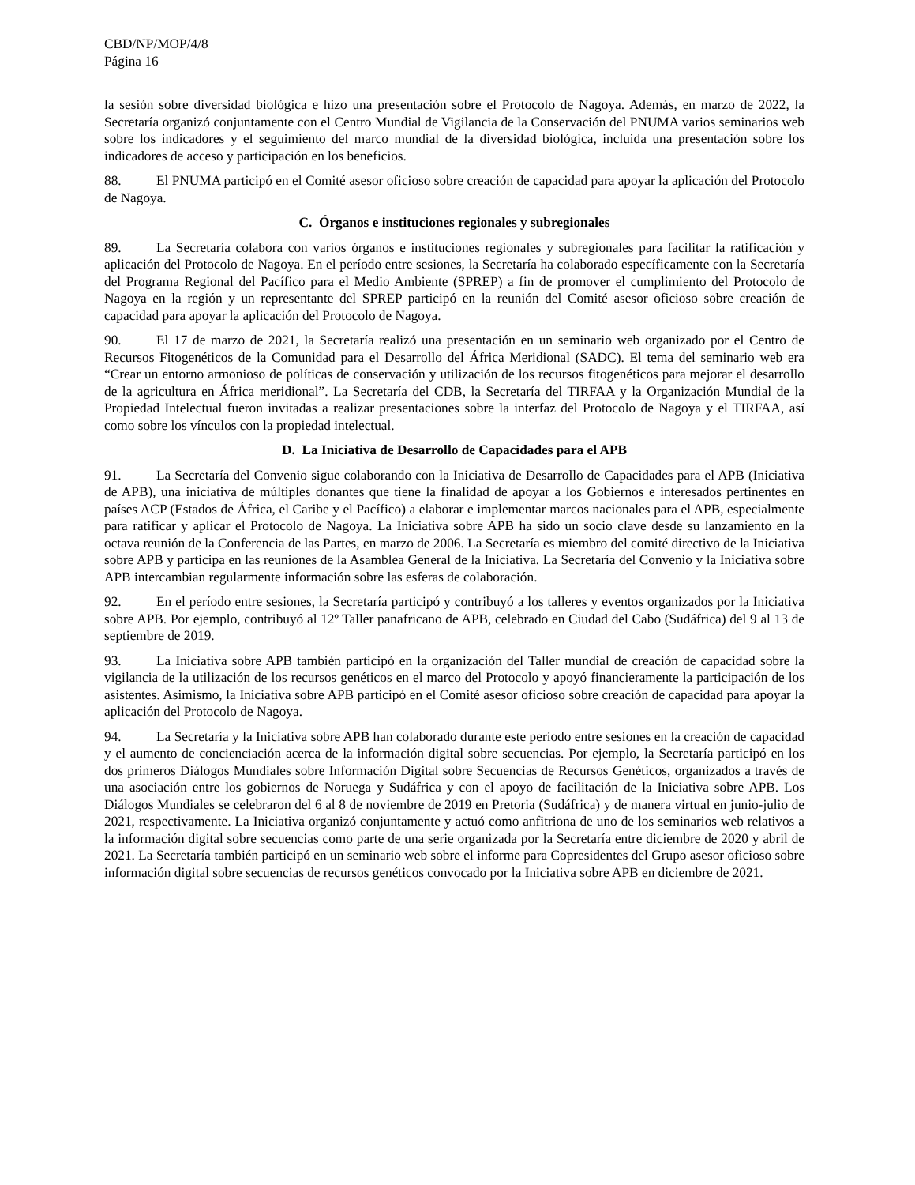CBD/NP/MOP/4/8
Página 16
la sesión sobre diversidad biológica e hizo una presentación sobre el Protocolo de Nagoya. Además, en marzo de 2022, la Secretaría organizó conjuntamente con el Centro Mundial de Vigilancia de la Conservación del PNUMA varios seminarios web sobre los indicadores y el seguimiento del marco mundial de la diversidad biológica, incluida una presentación sobre los indicadores de acceso y participación en los beneficios.
88. El PNUMA participó en el Comité asesor oficioso sobre creación de capacidad para apoyar la aplicación del Protocolo de Nagoya.
C. Órganos e instituciones regionales y subregionales
89. La Secretaría colabora con varios órganos e instituciones regionales y subregionales para facilitar la ratificación y aplicación del Protocolo de Nagoya. En el período entre sesiones, la Secretaría ha colaborado específicamente con la Secretaría del Programa Regional del Pacífico para el Medio Ambiente (SPREP) a fin de promover el cumplimiento del Protocolo de Nagoya en la región y un representante del SPREP participó en la reunión del Comité asesor oficioso sobre creación de capacidad para apoyar la aplicación del Protocolo de Nagoya.
90. El 17 de marzo de 2021, la Secretaría realizó una presentación en un seminario web organizado por el Centro de Recursos Fitogenéticos de la Comunidad para el Desarrollo del África Meridional (SADC). El tema del seminario web era “Crear un entorno armonioso de políticas de conservación y utilización de los recursos fitogenéticos para mejorar el desarrollo de la agricultura en África meridional”. La Secretaría del CDB, la Secretaría del TIRFAA y la Organización Mundial de la Propiedad Intelectual fueron invitadas a realizar presentaciones sobre la interfaz del Protocolo de Nagoya y el TIRFAA, así como sobre los vínculos con la propiedad intelectual.
D. La Iniciativa de Desarrollo de Capacidades para el APB
91. La Secretaría del Convenio sigue colaborando con la Iniciativa de Desarrollo de Capacidades para el APB (Iniciativa de APB), una iniciativa de múltiples donantes que tiene la finalidad de apoyar a los Gobiernos e interesados pertinentes en países ACP (Estados de África, el Caribe y el Pacífico) a elaborar e implementar marcos nacionales para el APB, especialmente para ratificar y aplicar el Protocolo de Nagoya. La Iniciativa sobre APB ha sido un socio clave desde su lanzamiento en la octava reunión de la Conferencia de las Partes, en marzo de 2006. La Secretaría es miembro del comité directivo de la Iniciativa sobre APB y participa en las reuniones de la Asamblea General de la Iniciativa. La Secretaría del Convenio y la Iniciativa sobre APB intercambian regularmente información sobre las esferas de colaboración.
92. En el período entre sesiones, la Secretaría participó y contribuyó a los talleres y eventos organizados por la Iniciativa sobre APB. Por ejemplo, contribuyó al 12º Taller panafricano de APB, celebrado en Ciudad del Cabo (Sudáfrica) del 9 al 13 de septiembre de 2019.
93. La Iniciativa sobre APB también participó en la organización del Taller mundial de creación de capacidad sobre la vigilancia de la utilización de los recursos genéticos en el marco del Protocolo y apoyó financieramente la participación de los asistentes. Asimismo, la Iniciativa sobre APB participó en el Comité asesor oficioso sobre creación de capacidad para apoyar la aplicación del Protocolo de Nagoya.
94. La Secretaría y la Iniciativa sobre APB han colaborado durante este período entre sesiones en la creación de capacidad y el aumento de concienciación acerca de la información digital sobre secuencias. Por ejemplo, la Secretaría participó en los dos primeros Diálogos Mundiales sobre Información Digital sobre Secuencias de Recursos Genéticos, organizados a través de una asociación entre los gobiernos de Noruega y Sudáfrica y con el apoyo de facilitación de la Iniciativa sobre APB. Los Diálogos Mundiales se celebraron del 6 al 8 de noviembre de 2019 en Pretoria (Sudáfrica) y de manera virtual en junio-julio de 2021, respectivamente. La Iniciativa organizó conjuntamente y actuó como anfitriona de uno de los seminarios web relativos a la información digital sobre secuencias como parte de una serie organizada por la Secretaría entre diciembre de 2020 y abril de 2021. La Secretaría también participó en un seminario web sobre el informe para Copresidentes del Grupo asesor oficioso sobre información digital sobre secuencias de recursos genéticos convocado por la Iniciativa sobre APB en diciembre de 2021.